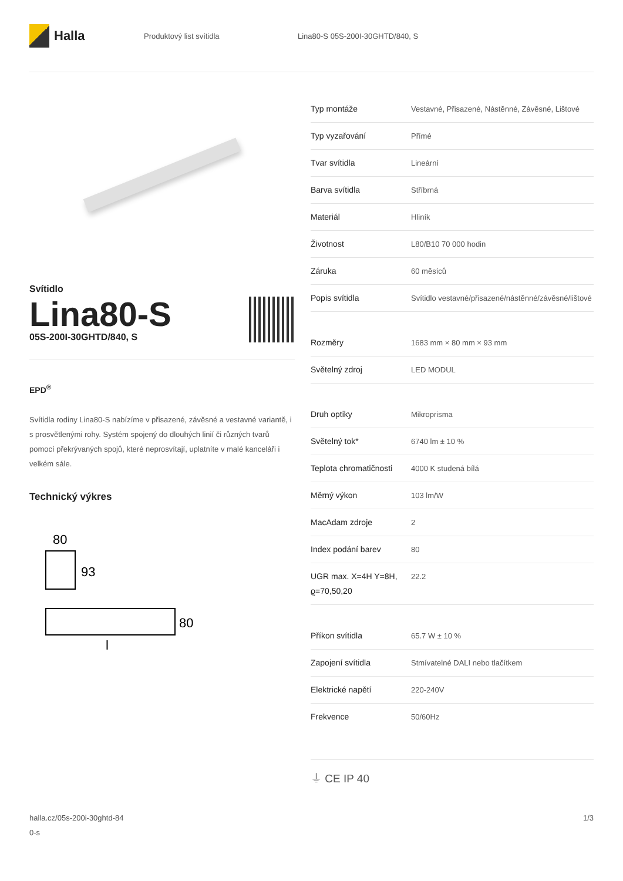Halla
Produktový list svítidla
Lina80-S 05S-200I-30GHTD/840, S
Svítidlo
Lina80-S
05S-200I-30GHTD/840, S
EPD<sup>®</sup>
Svítidla rodiny Lina80-S nabízíme v přisazené, závěsné a vestavné variantě, i s prosvětlenými rohy. Systém spojený do dlouhých linií či různých tvarů pomocí překrývaných spojů, které neprosvítají, uplatníte v malé kanceláři i velkém sále.
Technický výkres
80
93
80
l
| Typ montáže | Vestavné, Přisazené, Nástěnné, Závěsné, Lištové |
| Typ vyzařování | Přímé |
| Tvar svítidla | Lineární |
| Barva svítidla | Stříbrná |
| Materiál | Hliník |
| Životnost | L80/B10 70 000 hodin |
| Záruka | 60 měsíců |
| Popis svítidla | Svítidlo vestavné/přisazené/nástěnné/závěsné/lištové |
| Rozměry | 1683 mm × 80 mm × 93 mm |
| Světelný zdroj | LED MODUL |
| Druh optiky | Mikroprisma |
| Světelný tok* | 6740 lm ± 10 % |
| Teplota chromatičnosti | 4000 K studená bílá |
| Měrný výkon | 103 lm/W |
| MacAdam zdroje | 2 |
| Index podání barev | 80 |
| UGR max. X=4H Y=8H, ϱ=70,50,20 | 22.2 |
| Příkon svítidla | 65.7 W ± 10 % |
| Zapojení svítidla | Stmívatelné DALI nebo tlačítkem |
| Elektrické napětí | 220-240V |
| Frekvence | 50/60Hz |
⏚ CE IP 40
halla.cz/05s-200i-30ghtd-84
0-s
1/3